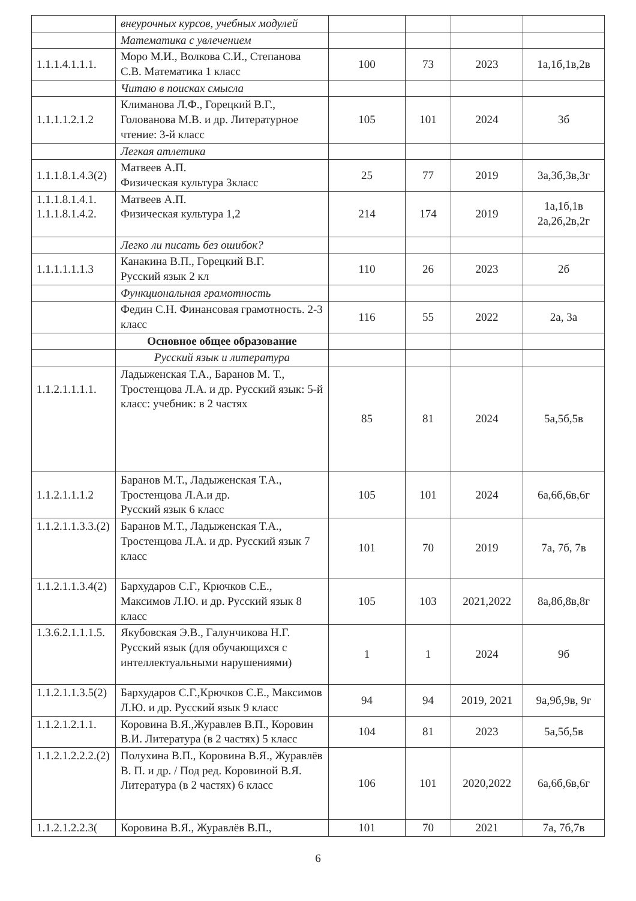| | внеурочных курсов, учебных модулей | | | | |
| | Математика с увлечением | | | | |
| 1.1.1.4.1.1.1. | Моро М.И., Волкова С.И., Степанова С.В. Математика 1 класс | 100 | 73 | 2023 | 1а,1б,1в,2в |
| | Читаю в поисках смысла | | | | |
| 1.1.1.1.2.1.2 | Климанова Л.Ф., Горецкий В.Г., Голованова М.В. и др. Литературное чтение: 3-й класс | 105 | 101 | 2024 | 3б |
| | Легкая атлетика | | | | |
| 1.1.1.8.1.4.3(2) | Матвеев А.П. Физическая культура 3класс | 25 | 77 | 2019 | 3а,3б,3в,3г |
| 1.1.1.8.1.4.1. 1.1.1.8.1.4.2. | Матвеев А.П. Физическая культура 1,2 | 214 | 174 | 2019 | 1а,1б,1в 2а,2б,2в,2г |
| | Легко ли писать без ошибок? | | | | |
| 1.1.1.1.1.1.3 | Канакина В.П., Горецкий В.Г. Русский язык 2 кл | 110 | 26 | 2023 | 2б |
| | Функциональная грамотность | | | | |
| | Федин С.Н. Финансовая грамотность. 2-3 класс | 116 | 55 | 2022 | 2а, 3а |
| | Основное общее образование | | | | |
| | Русский язык и литература | | | | |
| 1.1.2.1.1.1.1. | Ладыженская Т.А., Баранов М. Т., Тростенцова Л.А. и др. Русский язык: 5-й класс: учебник: в 2 частях | 85 | 81 | 2024 | 5а,5б,5в |
| 1.1.2.1.1.1.2 | Баранов М.Т., Ладыженская Т.А., Тростенцова Л.А.и др. Русский язык 6 класс | 105 | 101 | 2024 | 6а,6б,6в,6г |
| 1.1.2.1.1.3.3.(2) | Баранов М.Т., Ладыженская Т.А., Тростенцова Л.А. и др. Русский язык 7 класс | 101 | 70 | 2019 | 7а, 7б, 7в |
| 1.1.2.1.1.3.4(2) | Бархударов С.Г., Крючков С.Е., Максимов Л.Ю. и др. Русский язык 8 класс | 105 | 103 | 2021,2022 | 8а,8б,8в,8г |
| 1.3.6.2.1.1.1.5. | Якубовская Э.В., Галунчикова Н.Г. Русский язык (для обучающихся с интеллектуальными нарушениями) | 1 | 1 | 2024 | 9б |
| 1.1.2.1.1.3.5(2) | Бархударов С.Г.,Крючков С.Е., Максимов Л.Ю. и др. Русский язык 9 класс | 94 | 94 | 2019, 2021 | 9а,9б,9в, 9г |
| 1.1.2.1.2.1.1. | Коровина В.Я.,Журавлев В.П., Коровин В.И. Литература (в 2 частях) 5 класс | 104 | 81 | 2023 | 5а,5б,5в |
| 1.1.2.1.2.2.2.(2) | Полухина В.П., Коровина В.Я., Журавлёв В. П. и др. / Под ред. Коровиной В.Я. Литература (в 2 частях) 6 класс | 106 | 101 | 2020,2022 | 6а,6б,6в,6г |
| 1.1.2.1.2.2.3( | Коровина В.Я., Журавлёв В.П., | 101 | 70 | 2021 | 7а, 7б,7в |
6